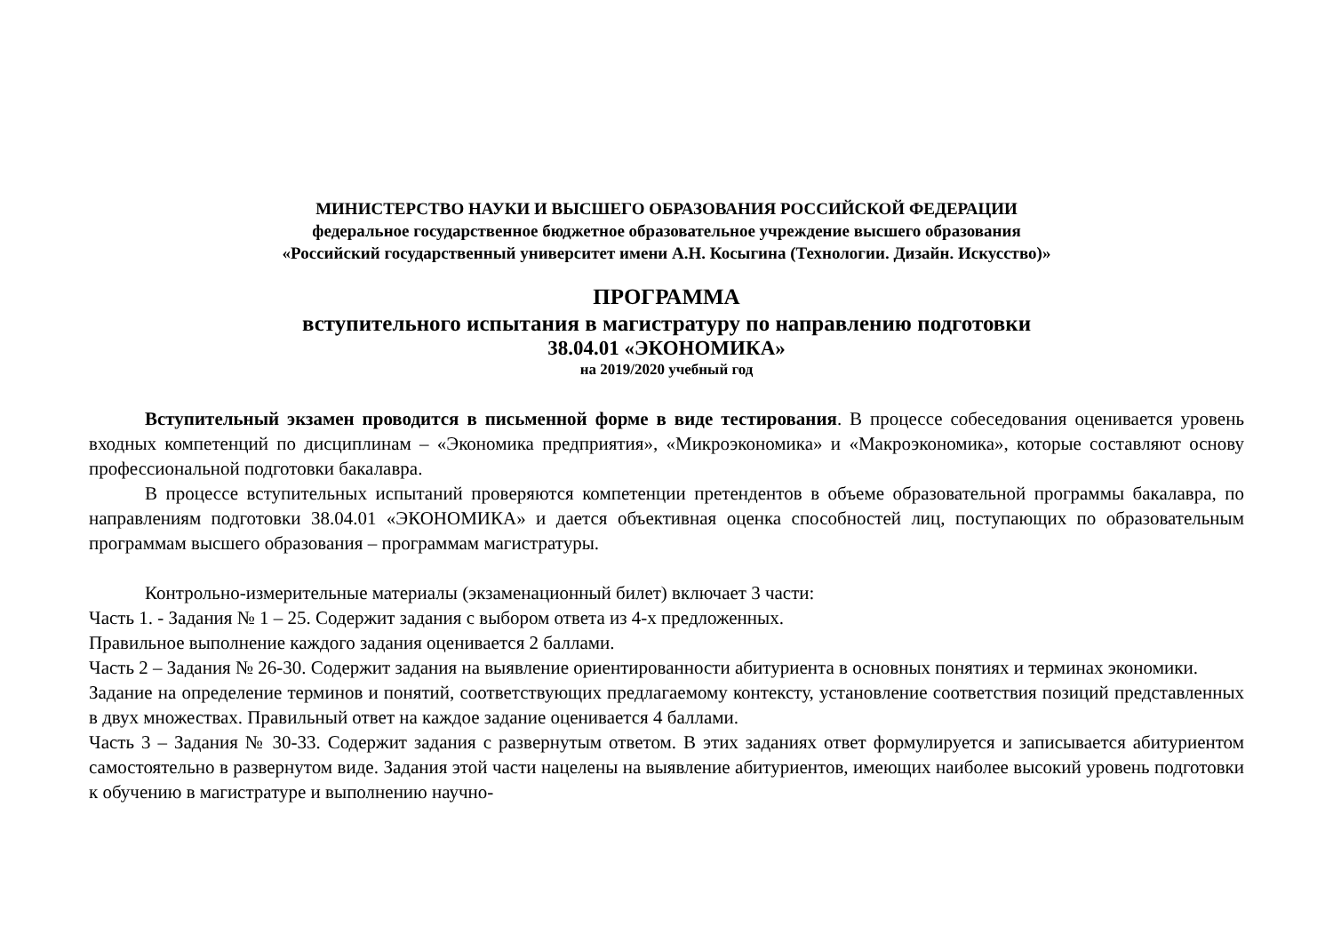МИНИСТЕРСТВО НАУКИ И ВЫСШЕГО ОБРАЗОВАНИЯ РОССИЙСКОЙ ФЕДЕРАЦИИ
федеральное государственное бюджетное образовательное учреждение высшего образования
«Российский государственный университет имени А.Н. Косыгина (Технологии. Дизайн. Искусство)»
ПРОГРАММА
вступительного испытания в магистратуру по направлению подготовки
38.04.01 «ЭКОНОМИКА»
на 2019/2020 учебный год
Вступительный экзамен проводится в письменной форме в виде тестирования. В процессе собеседования оценивается уровень входных компетенций по дисциплинам – «Экономика предприятия», «Микроэкономика» и «Макроэкономика», которые составляют основу профессиональной подготовки бакалавра.
В процессе вступительных испытаний проверяются компетенции претендентов в объеме образовательной программы бакалавра, по направлениям подготовки 38.04.01 «ЭКОНОМИКА» и дается объективная оценка способностей лиц, поступающих по образовательным программам высшего образования – программам магистратуры.
Контрольно-измерительные материалы (экзаменационный билет) включает 3 части:
Часть 1. - Задания № 1 – 25. Содержит задания с выбором ответа из 4-х предложенных.
Правильное выполнение каждого задания оценивается 2 баллами.
Часть 2 – Задания № 26-30. Содержит задания на выявление ориентированности абитуриента в основных понятиях и терминах экономики.
Задание на определение терминов и понятий, соответствующих предлагаемому контексту, установление соответствия позиций представленных в двух множествах. Правильный ответ на каждое задание оценивается 4 баллами.
Часть 3 – Задания № 30-33. Содержит задания с развернутым ответом. В этих заданиях ответ формулируется и записывается абитуриентом самостоятельно в развернутом виде. Задания этой части нацелены на выявление абитуриентов, имеющих наиболее высокий уровень подготовки к обучению в магистратуре и выполнению научно-